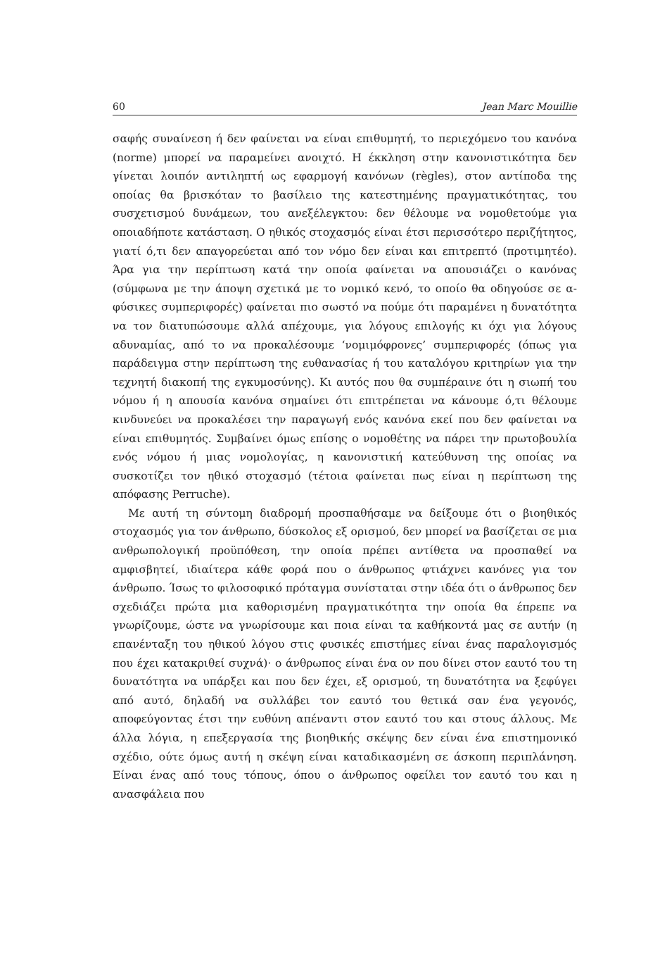60 Jean Marc Mouillie
σαφής συναίνεση ή δεν φαίνεται να είναι επιθυμητή, το περιεχόμενο του κανόνα (norme) μπορεί να παραμείνει ανοιχτό. Η έκκληση στην κανονιστικότητα δεν γίνεται λοιπόν αντιληπτή ως εφαρμογή κανόνων (règles), στον αντίποδα της οποίας θα βρισκόταν το βασίλειο της κατεστημένης πραγματικότητας, του συσχετισμού δυνάμεων, του ανεξέλεγκτου: δεν θέλουμε να νομοθετούμε για οποιαδήποτε κατάσταση. Ο ηθικός στοχασμός είναι έτσι περισσότερο περιζήτητος, γιατί ό,τι δεν απαγορεύεται από τον νόμο δεν είναι και επιτρεπτό (προτιμητέο). Άρα για την περίπτωση κατά την οποία φαίνεται να απουσιάζει ο κανόνας (σύμφωνα με την άποψη σχετικά με το νομικό κενό, το οποίο θα οδηγούσε σε α-φύσικες συμπεριφορές) φαίνεται πιο σωστό να πούμε ότι παραμένει η δυνατότητα να τον διατυπώσουμε αλλά απέχουμε, για λόγους επιλογής κι όχι για λόγους αδυναμίας, από το να προκαλέσουμε ‘νομιμόφρονες’ συμπεριφορές (όπως για παράδειγμα στην περίπτωση της ευθανασίας ή του καταλόγου κριτηρίων για την τεχνητή διακοπή της εγκυμοσύνης). Κι αυτός που θα συμπέραινε ότι η σιωπή του νόμου ή η απουσία κανόνα σημαίνει ότι επιτρέπεται να κάνουμε ό,τι θέλουμε κινδυνεύει να προκαλέσει την παραγωγή ενός κανόνα εκεί που δεν φαίνεται να είναι επιθυμητός. Συμβαίνει όμως επίσης ο νομοθέτης να πάρει την πρωτοβουλία ενός νόμου ή μιας νομολογίας, η κανονιστική κατεύθυνση της οποίας να συσκοτίζει τον ηθικό στοχασμό (τέτοια φαίνεται πως είναι η περίπτωση της απόφασης Perruche).
Με αυτή τη σύντομη διαδρομή προσπαθήσαμε να δείξουμε ότι ο βιοηθικός στοχασμός για τον άνθρωπο, δύσκολος εξ ορισμού, δεν μπορεί να βασίζεται σε μια ανθρωπολογική προϋπόθεση, την οποία πρέπει αντίθετα να προσπαθεί να αμφισβητεί, ιδιαίτερα κάθε φορά που ο άνθρωπος φτιάχνει κανόνες για τον άνθρωπο. Ίσως το φιλοσοφικό πρόταγμα συνίσταται στην ιδέα ότι ο άνθρωπος δεν σχεδιάζει πρώτα μια καθορισμένη πραγματικότητα την οποία θα έπρεπε να γνωρίζουμε, ώστε να γνωρίσουμε και ποια είναι τα καθήκοντά μας σε αυτήν (η επανένταξη του ηθικού λόγου στις φυσικές επιστήμες είναι ένας παραλογισμός που έχει κατακριθεί συχνά)· ο άνθρωπος είναι ένα ον που δίνει στον εαυτό του τη δυνατότητα να υπάρξει και που δεν έχει, εξ ορισμού, τη δυνατότητα να ξεφύγει από αυτό, δηλαδή να συλλάβει τον εαυτό του θετικά σαν ένα γεγονός, αποφεύγοντας έτσι την ευθύνη απέναντι στον εαυτό του και στους άλλους. Με άλλα λόγια, η επεξεργασία της βιοηθικής σκέψης δεν είναι ένα επιστημονικό σχέδιο, ούτε όμως αυτή η σκέψη είναι καταδικασμένη σε άσκοπη περιπλάνηση. Είναι ένας από τους τόπους, όπου ο άνθρωπος οφείλει τον εαυτό του και η ανασφάλεια που